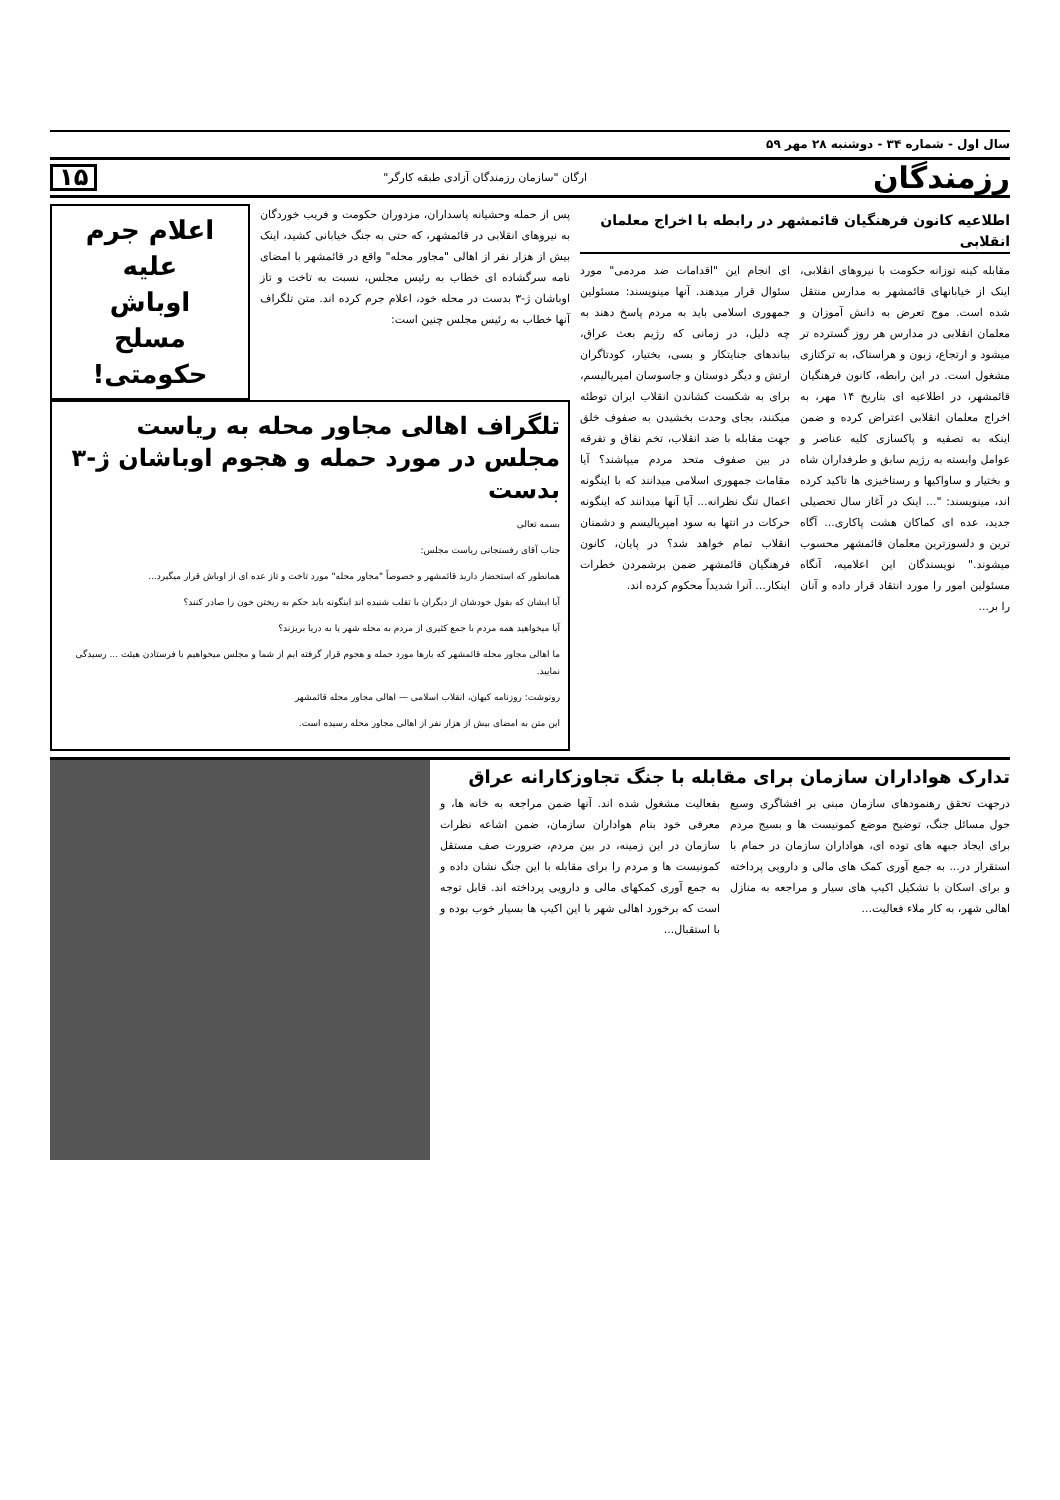سال اول - شماره ۳۴ - دوشنبه ۲۸ مهر ۵۹
رزمندگان ارگان "سازمان رزمندگان آزادی طبقه کارگر" ۱۵
اطلاعیه کانون فرهنگیان قائمشهر در رابطه با اخراج معلمان انقلابی
مقابله کینه توزانه حکومت با نیروهای انقلابی، اینک از خیابانهای قائمشهر به مدارس منتقل شده است. موج تعرض به دانش آموزان و معلمان انقلابی در مدارس هر روز گسترده تر میشود و ارتجاع، زبون و هراسناک، به ترکتازی مشغول است. در این رابطه، کانون فرهنگیان قائمشهر، در اطلاعیه ای بتاریخ ۱۴ مهر، به اخراج معلمان انقلابی اعتراض کرده و ضمن اینکه به تصفیه و پاکسازی کلیه عناصر و عوامل وابسته به رژیم سابق و طرفداران شاه و بختیار و ساواکیها و رستاخیزی ها تاکید کرده اند، مینویسند: "... اینک در آغاز سال تحصیلی جدید، عده ای کماکان هشت پاکاری... آگاه ترین و دلسوزترین معلمان قائمشهر محسوب میشوند." نویسندگان این اعلامیه، آنگاه مسئولین امور را مورد انتقاد قرار داده و آنان را بر...
ای انجام این "اقدامات ضد مردمی" مورد سئوال قرار میدهند. آنها مینویسند: مسئولین جمهوری اسلامی باید به مردم پاسخ دهند به چه دلیل، در زمانی که رژیم بعث عراق، بباندهای جنایتکار و بسی، بختیار، کودتاگران ارتش و دیگر دوستان و جاسوسان امپریالیسم، برای به شکست کشاندن انقلاب ایران توطئه میکنند، بجای وحدت بخشیدن به صفوف خلق جهت مقابله با ضد انقلاب، تخم نفاق و تفرقه در بین صفوف متحد مردم میپاشند؟ آیا مقامات جمهوری اسلامی میدانند که با اینگونه اعمال تنگ نظرانه... آیا آنها میدانند که اینگونه حرکات در انتها به سود امپریالیسم و دشمنان انقلاب تمام خواهد شد؟ در پایان، کانون فرهنگیان قائمشهر ضمن برشمردن خطرات اینکار... آنرا شدیداً محکوم کرده اند.
پس از حمله وحشیانه پاسداران، مزدوران حکومت و فریب خوردگان به نیروهای انقلابی در قائمشهر، که حتی به جنگ خیابانی کشید، اینک بیش از هزار نفر از اهالی "مجاور محله" واقع در قائمشهر با امضای نامه سرگشاده ای خطاب به رئیس مجلس، نسبت به تاخت و تاز اوباشان ژ-۳ بدست در محله خود، اعلام جرم کرده اند. متن تلگراف آنها خطاب به رئیس مجلس چنین است:
اعلام جرم
علیه
اوباش
مسلح
حکومتی!
تلگراف اهالی مجاور محله به ریاست مجلس در مورد حمله و هجوم اوباشان ژ-۳ بدست
بسمه تعالی
جناب آقای رفسنجانی ریاست مجلس:
همانطور که استحضار دارید قائمشهر و خصوصاً "مجاور محله" مورد تاخت و تاز عده ای از اوباش قرار میگیرد...
آیا ایشان که بقول خودشان از دیگران با تقلب شنیده اند اینگونه باید حکم به ریختن خون را صادر کنند؟
آیا میخواهید همه مردم با جمع کثیری از مردم به محله شهر یا به دریا بریزند؟
ما اهالی مجاور محله قائمشهر که بارها مورد حمله و هجوم قرار گرفته ایم از شما و مجلس میخواهیم با فرستادن هیئت ... رسیدگی نمایید.
رونوشت: روزنامه کیهان، انقلاب اسلامی — اهالی مجاور محله قائمشهر
این متن به امضای بیش از هزار نفر از اهالی مجاور محله رسیده است.
تدارک هواداران سازمان برای مقابله با جنگ تجاوزکارانه عراق
درجهت تحقق رهنمودهای سازمان مبنی بر افشاگری وسیع حول مسائل جنگ، توضیح موضع کمونیست ها و بسیج مردم برای ایجاد جبهه های توده ای، هواداران سازمان در حمام با استقرار در... به جمع آوری کمک های مالی و دارویی پرداخته و برای اسکان با تشکیل اکیپ های سیار و مراجعه به منازل اهالی شهر، به کار ملاء فعالیت...
بفعالیت مشغول شده اند. آنها ضمن مراجعه به خانه ها، و معرفی خود بنام هواداران سازمان، ضمن اشاعه نظرات سازمان در این زمینه، در بین مردم، ضرورت صف مستقل کمونیست ها و مردم را برای مقابله با این جنگ نشان داده و به جمع آوری کمکهای مالی و دارویی پرداخته اند. قابل توجه است که برخورد اهالی شهر با این اکیپ ها بسیار خوب بوده و با استقبال...